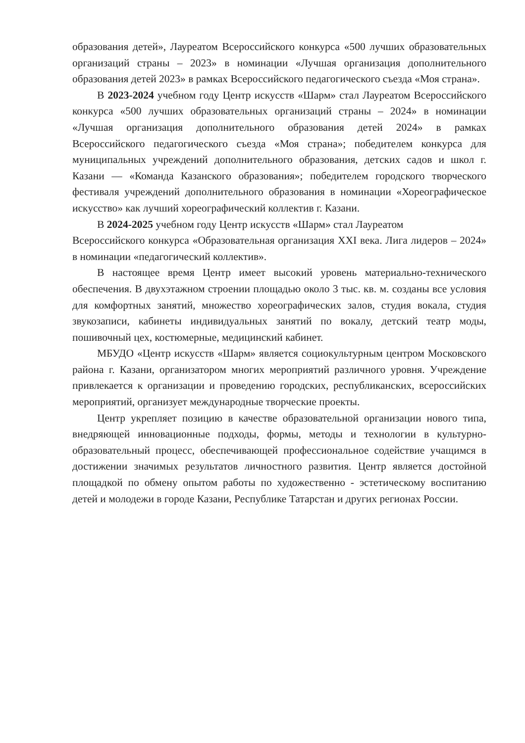образования детей», Лауреатом Всероссийского конкурса «500 лучших образовательных организаций страны – 2023» в номинации «Лучшая организация дополнительного образования детей 2023» в рамках Всероссийского педагогического съезда «Моя страна».
В 2023-2024 учебном году Центр искусств «Шарм» стал Лауреатом Всероссийского конкурса «500 лучших образовательных организаций страны – 2024» в номинации «Лучшая организация дополнительного образования детей 2024» в рамках Всероссийского педагогического съезда «Моя страна»; победителем конкурса для муниципальных учреждений дополнительного образования, детских садов и школ г. Казани — «Команда Казанского образования»; победителем городского творческого фестиваля учреждений дополнительного образования в номинации «Хореографическое искусство» как лучший хореографический коллектив г. Казани.
В 2024-2025 учебном году Центр искусств «Шарм» стал Лауреатом
Всероссийского конкурса «Образовательная организация XXI века. Лига лидеров – 2024» в номинации «педагогический коллектив».
В настоящее время Центр имеет высокий уровень материально-технического обеспечения. В двухэтажном строении площадью около 3 тыс. кв. м. созданы все условия для комфортных занятий, множество хореографических залов, студия вокала, студия звукозаписи, кабинеты индивидуальных занятий по вокалу, детский театр моды, пошивочный цех, костюмерные, медицинский кабинет.
МБУДО «Центр искусств «Шарм» является социокультурным центром Московского района г. Казани, организатором многих мероприятий различного уровня. Учреждение привлекается к организации и проведению городских, республиканских, всероссийских мероприятий, организует международные творческие проекты.
Центр укрепляет позицию в качестве образовательной организации нового типа, внедряющей инновационные подходы, формы, методы и технологии в культурно-образовательный процесс, обеспечивающей профессиональное содействие учащимся в достижении значимых результатов личностного развития. Центр является достойной площадкой по обмену опытом работы по художественно - эстетическому воспитанию детей и молодежи в городе Казани, Республике Татарстан и других регионах России.